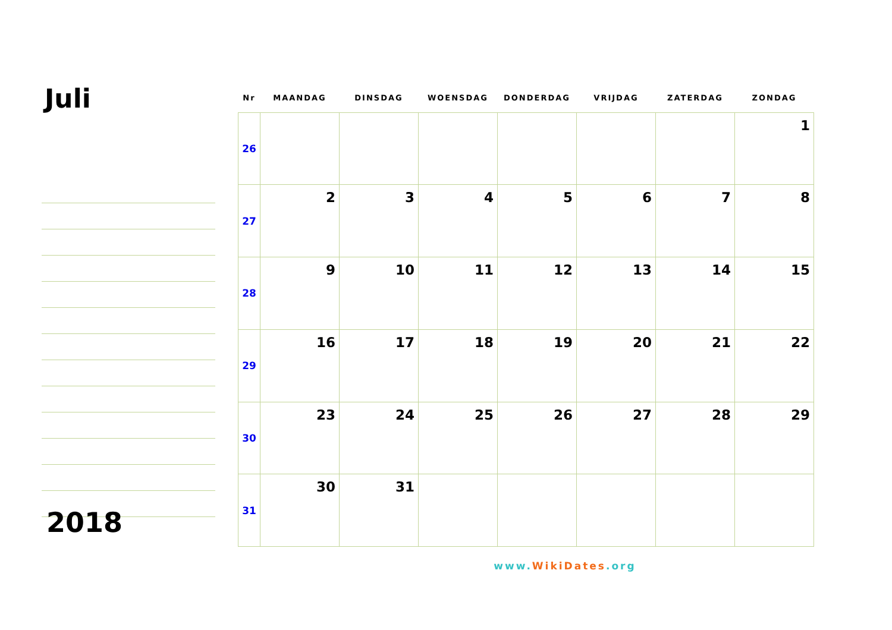Juli
2018
| Nr | MAANDAG | DINSDAG | WOENSDAG | DONDERDAG | VRIJDAG | ZATERDAG | ZONDAG |
| --- | --- | --- | --- | --- | --- | --- | --- |
| 26 | | | | | | | 1 |
| 27 | 2 | 3 | 4 | 5 | 6 | 7 | 8 |
| 28 | 9 | 10 | 11 | 12 | 13 | 14 | 15 |
| 29 | 16 | 17 | 18 | 19 | 20 | 21 | 22 |
| 30 | 23 | 24 | 25 | 26 | 27 | 28 | 29 |
| 31 | 30 | 31 | | | | | |
www.WikiDates.org